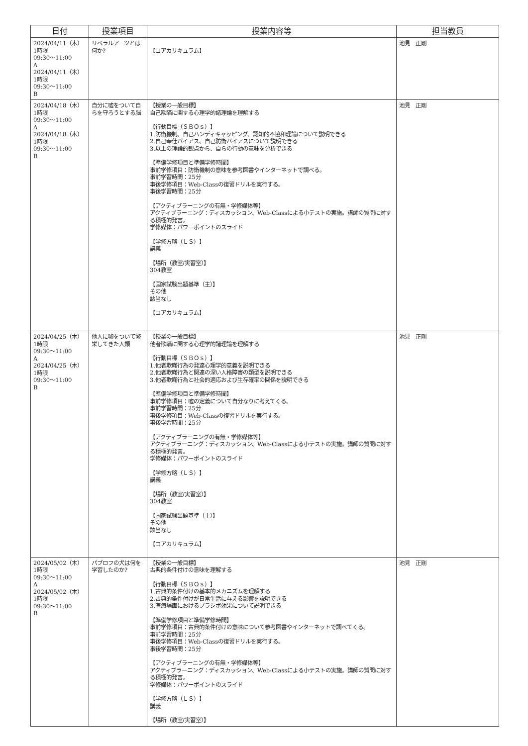| 日付 | 授業項目 | 授業内容等 | 担当教員 |
| --- | --- | --- | --- |
| 2024/04/11（木） 1時限 09:30～11:00 A 2024/04/11（木） 1時限 09:30～11:00 B | リベラルアーツとは何か? | 【コアカリキュラム】 | 池見 正剛 |
| 2024/04/18（木） 1時限 09:30～11:00 A 2024/04/18（木） 1時限 09:30～11:00 B | 自分に嘘をついて自らを守ろうとする脳 | 【授業の一般目標】 自己欺瞞に関する心理学的諸理論を理解する 【行動目標（ＳＢＯｓ）】 1.防衛機制、自己ハンディキャッピング、認知的不協和理論について説明できる 2.自己奉仕バイアス、自己防衛バイアスについて説明できる 3.以上の理論的観点から、自らの行動の意味を分析できる 【準備学修項目と準備学修時間】 事前学修項目：防衛機制の意味を参考図書やインターネットで調べる。 事前学習時間：25分 事後学修項目：Web-Classの復習ドリルを実行する。 事後学習時間：25分 【アクティブラーニングの有無・学修媒体等】 アクティブラーニング：ディスカッション、Web-Classによる小テストの実施。講師の質問に対する積極的発言。 学修媒体：パワーポイントのスライド 【学修方略（ＬＳ）】 講義 【場所（教室/実習室）】 304教室 【国家試験出題基準（主）】 その他 該当なし 【コアカリキュラム】 | 池見 正剛 |
| 2024/04/25（木） 1時限 09:30～11:00 A 2024/04/25（木） 1時限 09:30～11:00 B | 他人に嘘をついて繁栄してきた人類 | 【授業の一般目標】 他者欺瞞に関する心理学的諸理論を理解する 【行動目標（ＳＢＯｓ）】 1.他者欺瞞行為の発達心理学的意義を説明できる 2.他者欺瞞行為と関連の深い人格障害の類型を説明できる 3.他者欺瞞行為と社会的適応および生存確率の関係を説明できる 【準備学修項目と準備学修時間】 事前学修項目：嘘の定義について自分なりに考えてくる。 事前学習時間：25分 事後学修項目：Web-Classの復習ドリルを実行する。 事後学習時間：25分 【アクティブラーニングの有無・学修媒体等】 アクティブラーニング：ディスカッション、Web-Classによる小テストの実施。講師の質問に対する積極的発言。 学修媒体：パワーポイントのスライド 【学修方略（ＬＳ）】 講義 【場所（教室/実習室）】 304教室 【国家試験出題基準（主）】 その他 該当なし 【コアカリキュラム】 | 池見 正剛 |
| 2024/05/02（木） 1時限 09:30～11:00 A 2024/05/02（木） 1時限 09:30～11:00 B | パブロフの犬は何を学習したのか? | 【授業の一般目標】 古典的条件付けの意味を理解する 【行動目標（ＳＢＯｓ）】 1.古典的条件付けの基本的メカニズムを理解する 2.古典的条件付けが日常生活に与える影響を説明できる 3.医療場面におけるプラシボ効果について説明できる 【準備学修項目と準備学修時間】 事前学修項目：古典的条件付けの意味について参考図書やインターネットで調べてくる。 事前学習時間：25分 事後学修項目：Web-Classの復習ドリルを実行する。 事後学習時間：25分 【アクティブラーニングの有無・学修媒体等】 アクティブラーニング：ディスカッション、Web-Classによる小テストの実施。講師の質問に対する積極的発言。 学修媒体：パワーポイントのスライド 【学修方略（ＬＳ）】 講義 【場所（教室/実習室）】 | 池見 正剛 |